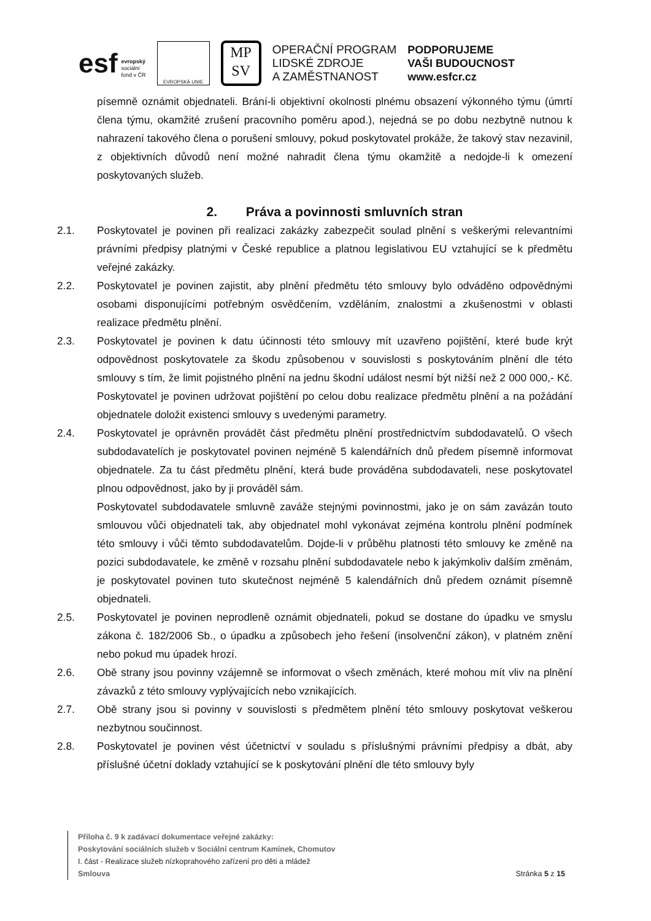esf evropský
sociální
fond v ČR
EVROPSKÁ UNIE
MP
SV
OPERAČNÍ PROGRAM
LIDSKÉ ZDROJE
A ZAMĚSTNANOST
PODPORUJEME
VAŠI BUDOUCNOST
www.esfcr.cz
písemně oznámit objednateli. Brání-li objektivní okolnosti plnému obsazení výkonného týmu (úmrtí člena týmu, okamžité zrušení pracovního poměru apod.), nejedná se po dobu nezbytně nutnou k nahrazení takového člena o porušení smlouvy, pokud poskytovatel prokáže, že takový stav nezavinil, z objektivních důvodů není možné nahradit člena týmu okamžitě a nedojde-li k omezení poskytovaných služeb.
2. Práva a povinnosti smluvních stran
2.1. Poskytovatel je povinen při realizaci zakázky zabezpečit soulad plnění s veškerými relevantními právními předpisy platnými v České republice a platnou legislativou EU vztahující se k předmětu veřejné zakázky.
2.2. Poskytovatel je povinen zajistit, aby plnění předmětu této smlouvy bylo odváděno odpovědnými osobami disponujícími potřebným osvědčením, vzděláním, znalostmi a zkušenostmi v oblasti realizace předmětu plnění.
2.3. Poskytovatel je povinen k datu účinnosti této smlouvy mít uzavřeno pojištění, které bude krýt odpovědnost poskytovatele za škodu způsobenou v souvislosti s poskytováním plnění dle této smlouvy s tím, že limit pojistného plnění na jednu škodní událost nesmí být nižší než 2 000 000,- Kč. Poskytovatel je povinen udržovat pojištění po celou dobu realizace předmětu plnění a na požádání objednatele doložit existenci smlouvy s uvedenými parametry.
2.4. Poskytovatel je oprávněn provádět část předmětu plnění prostřednictvím subdodavatelů. O všech subdodavatelích je poskytovatel povinen nejméně 5 kalendářních dnů předem písemně informovat objednatele. Za tu část předmětu plnění, která bude prováděna subdodavateli, nese poskytovatel plnou odpovědnost, jako by ji prováděl sám.
Poskytovatel subdodavatele smluvně zaváže stejnými povinnostmi, jako je on sám zavázán touto smlouvou vůči objednateli tak, aby objednatel mohl vykonávat zejména kontrolu plnění podmínek této smlouvy i vůči těmto subdodavatelům. Dojde-li v průběhu platnosti této smlouvy ke změně na pozici subdodavatele, ke změně v rozsahu plnění subdodavatele nebo k jakýmkoliv dalším změnám, je poskytovatel povinen tuto skutečnost nejméně 5 kalendářních dnů předem oznámit písemně objednateli.
2.5. Poskytovatel je povinen neprodleně oznámit objednateli, pokud se dostane do úpadku ve smyslu zákona č. 182/2006 Sb., o úpadku a způsobech jeho řešení (insolvenční zákon), v platném znění nebo pokud mu úpadek hrozí.
2.6. Obě strany jsou povinny vzájemně se informovat o všech změnách, které mohou mít vliv na plnění závazků z této smlouvy vyplývajících nebo vznikajících.
2.7. Obě strany jsou si povinny v souvislosti s předmětem plnění této smlouvy poskytovat veškerou nezbytnou součinnost.
2.8. Poskytovatel je povinen vést účetnictví v souladu s příslušnými právními předpisy a dbát, aby příslušné účetní doklady vztahující se k poskytování plnění dle této smlouvy byly
Příloha č. 9 k zadávací dokumentace veřejné zakázky:
Poskytování sociálních služeb v Sociální centrum Kamínek, Chomutov
I. část - Realizace služeb nízkoprahového zařízení pro děti a mládež
Smlouva Stránka 5 z 15